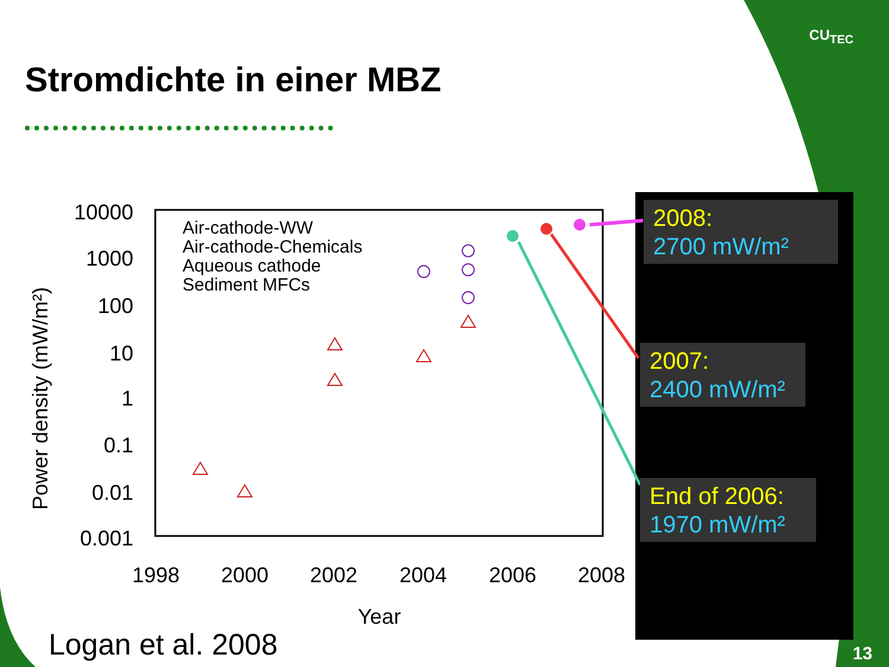10000
1000
100
10
1
0.1
0.01
0.001
1998
2000
2002
2004
2006
2008
Year
Power density (mW/m²)
Air-cathode-WW
Air-cathode-Chemicals
Aqueous cathode
Sediment MFCs
CU<sub>TEC</sub>
Stromdichte in einer MBZ
2008:
2700 mW/m²
2007:
2400 mW/m²
End of 2006:
1970 mW/m²
Logan et al. 2008 13